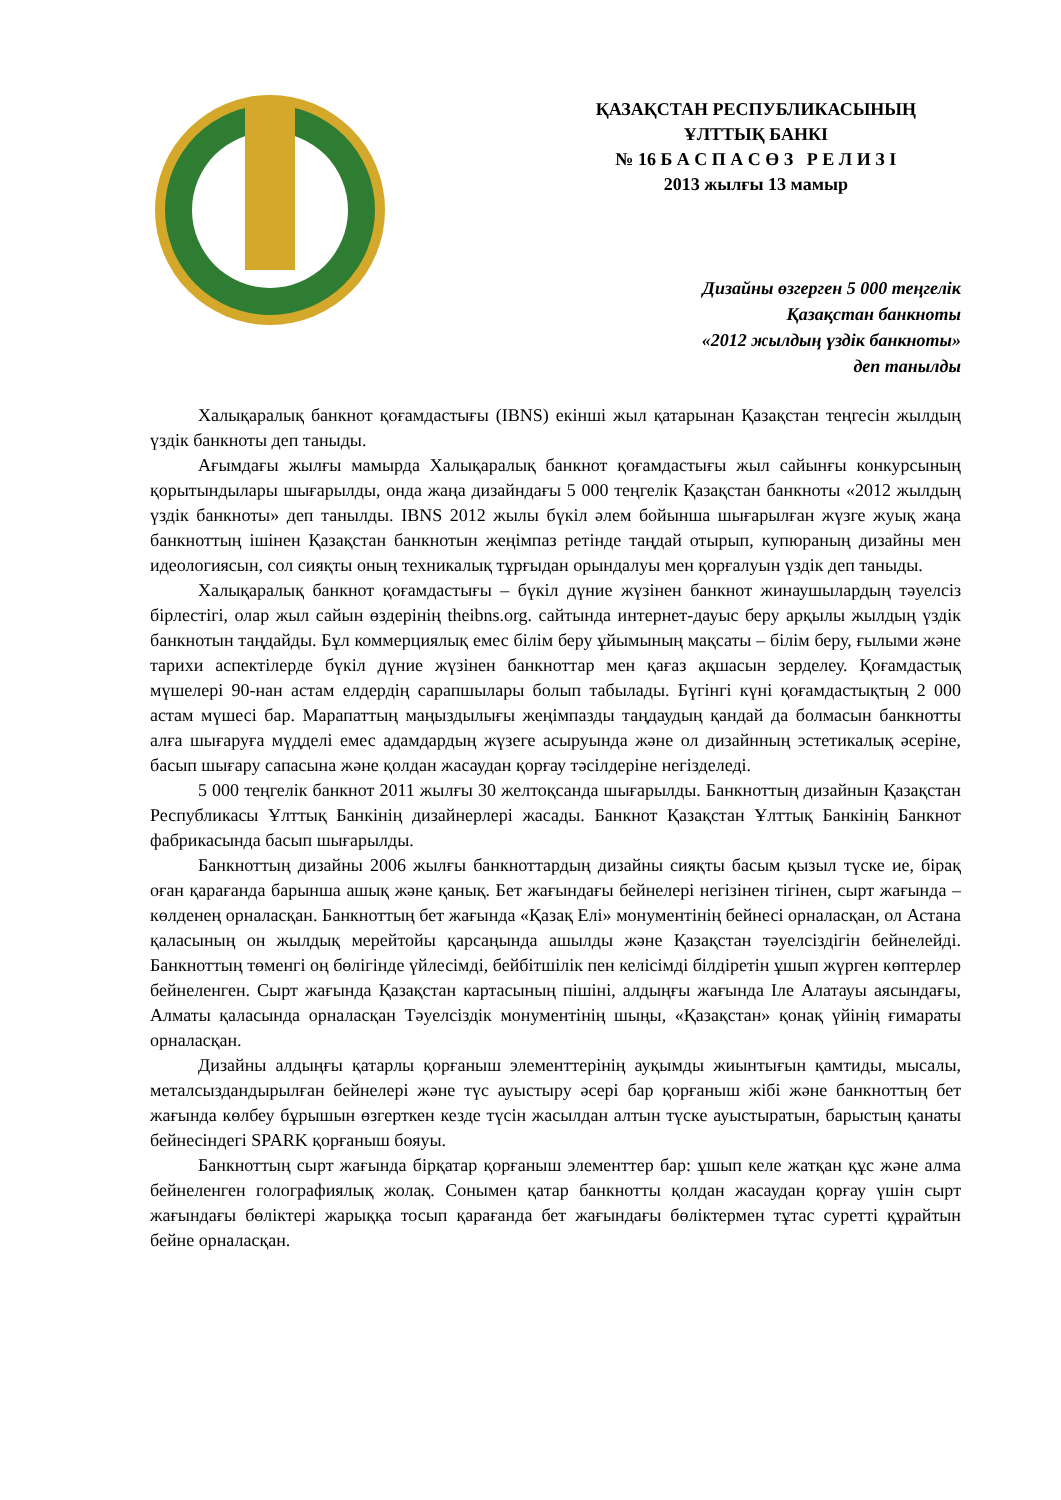ҚАЗАҚСТАН РЕСПУБЛИКАСЫНЫҢ
ҰЛТТЫҚ БАНКІ
№ 16 Б А С П А С Ө З Р Е Л И З І
2013 жылғы 13 мамыр
Дизайны өзгерген 5 000 теңгелік
Қазақстан банкноты
«2012 жылдың үздік банкноты»
деп танылды
Халықаралық банкнот қоғамдастығы (IBNS) екінші жыл қатарынан Қазақстан теңгесін жылдың үздік банкноты деп таныды.
Ағымдағы жылғы мамырда Халықаралық банкнот қоғамдастығы жыл сайынғы конкурсының қорытындылары шығарылды, онда жаңа дизайндағы 5 000 теңгелік Қазақстан банкноты «2012 жылдың үздік банкноты» деп танылды. IBNS 2012 жылы бүкіл әлем бойынша шығарылған жүзге жуық жаңа банкноттың ішінен Қазақстан банкнотын жеңімпаз ретінде таңдай отырып, купюраның дизайны мен идеологиясын, сол сияқты оның техникалық тұрғыдан орындалуы мен қорғалуын үздік деп таныды.
Халықаралық банкнот қоғамдастығы – бүкіл дүние жүзінен банкнот жинаушылардың тәуелсіз бірлестігі, олар жыл сайын өздерінің theibns.org. сайтында интернет-дауыс беру арқылы жылдың үздік банкнотын таңдайды. Бұл коммерциялық емес білім беру ұйымының мақсаты – білім беру, ғылыми және тарихи аспектілерде бүкіл дүние жүзінен банкноттар мен қағаз ақшасын зерделеу. Қоғамдастық мүшелері 90-нан астам елдердің сарапшылары болып табылады. Бүгінгі күні қоғамдастықтың 2 000 астам мүшесі бар. Марапаттың маңыздылығы жеңімпазды таңдаудың қандай да болмасын банкнотты алға шығаруға мүдделі емес адамдардың жүзеге асыруында және ол дизайнның эстетикалық әсеріне, басып шығару сапасына және қолдан жасаудан қорғау тәсілдеріне негізделеді.
5 000 теңгелік банкнот 2011 жылғы 30 желтоқсанда шығарылды. Банкноттың дизайнын Қазақстан Республикасы Ұлттық Банкінің дизайнерлері жасады. Банкнот Қазақстан Ұлттық Банкінің Банкнот фабрикасында басып шығарылды.
Банкноттың дизайны 2006 жылғы банкноттардың дизайны сияқты басым қызыл түске ие, бірақ оған қарағанда барынша ашық және қанық. Бет жағындағы бейнелері негізінен тігінен, сырт жағында – көлденең орналасқан. Банкноттың бет жағында «Қазақ Елі» монументінің бейнесі орналасқан, ол Астана қаласының он жылдық мерейтойы қарсаңында ашылды және Қазақстан тәуелсіздігін бейнелейді. Банкноттың төменгі оң бөлігінде үйлесімді, бейбітшілік пен келісімді білдіретін ұшып жүрген көптерлер бейнеленген. Сырт жағында Қазақстан картасының пішіні, алдыңғы жағында Іле Алатауы аясындағы, Алматы қаласында орналасқан Тәуелсіздік монументінің шыңы, «Қазақстан» қонақ үйінің ғимараты орналасқан.
Дизайны алдыңғы қатарлы қорғаныш элементтерінің ауқымды жиынтығын қамтиды, мысалы, металсыздандырылған бейнелері және түс ауыстыру әсері бар қорғаныш жібі және банкноттың бет жағында көлбеу бұрышын өзгерткен кезде түсін жасылдан алтын түске ауыстыратын, барыстың қанаты бейнесіндегі SPARK қорғаныш бояуы.
Банкноттың сырт жағында бірқатар қорғаныш элементтер бар: ұшып келе жатқан құс және алма бейнеленген голографиялық жолақ. Сонымен қатар банкнотты қолдан жасаудан қорғау үшін сырт жағындағы бөліктері жарыққа тосып қарағанда бет жағындағы бөліктермен тұтас суретті құрайтын бейне орналасқан.